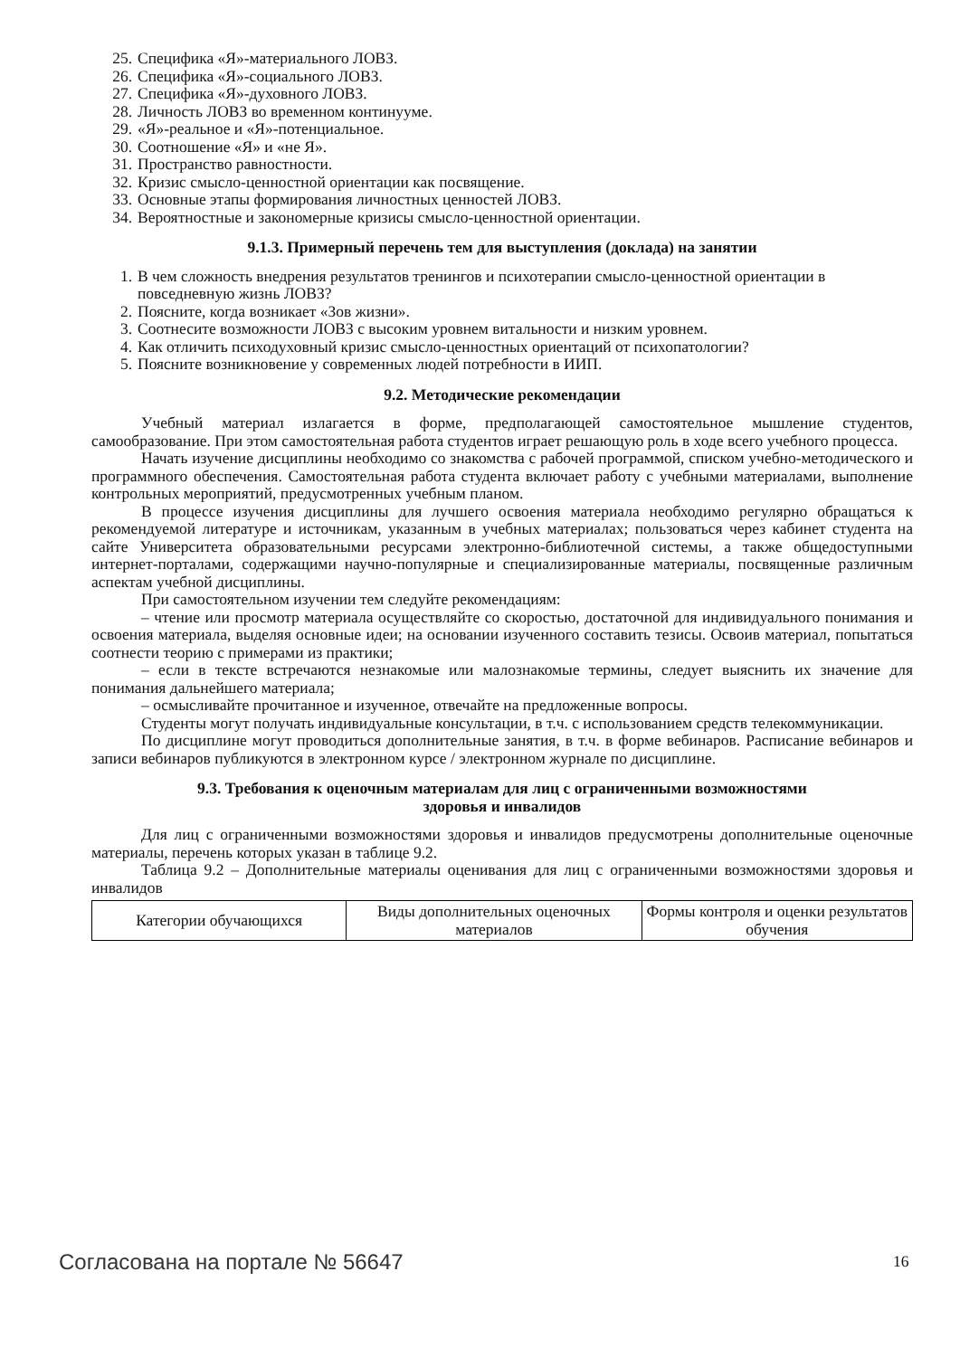25. Специфика «Я»-материального ЛОВЗ.
26. Специфика «Я»-социального ЛОВЗ.
27. Специфика «Я»-духовного ЛОВЗ.
28. Личность ЛОВЗ во временном континууме.
29. «Я»-реальное и «Я»-потенциальное.
30. Соотношение «Я» и «не Я».
31. Пространство равностности.
32. Кризис смысло-ценностной ориентации как посвящение.
33. Основные этапы формирования личностных ценностей ЛОВЗ.
34. Вероятностные и закономерные кризисы смысло-ценностной ориентации.
9.1.3. Примерный перечень тем для выступления (доклада) на занятии
1. В чем сложность внедрения результатов тренингов и психотерапии смысло-ценностной ориентации в повседневную жизнь ЛОВЗ?
2. Поясните, когда возникает «Зов жизни».
3. Соотнесите возможности ЛОВЗ с высоким уровнем витальности и низким уровнем.
4. Как отличить психодуховный кризис смысло-ценностных ориентаций от психопатологии?
5. Поясните возникновение у современных людей потребности в ИИП.
9.2. Методические рекомендации
Учебный материал излагается в форме, предполагающей самостоятельное мышление студентов, самообразование. При этом самостоятельная работа студентов играет решающую роль в ходе всего учебного процесса.
Начать изучение дисциплины необходимо со знакомства с рабочей программой, списком учебно-методического и программного обеспечения. Самостоятельная работа студента включает работу с учебными материалами, выполнение контрольных мероприятий, предусмотренных учебным планом.
В процессе изучения дисциплины для лучшего освоения материала необходимо регулярно обращаться к рекомендуемой литературе и источникам, указанным в учебных материалах; пользоваться через кабинет студента на сайте Университета образовательными ресурсами электронно-библиотечной системы, а также общедоступными интернет-порталами, содержащими научно-популярные и специализированные материалы, посвященные различным аспектам учебной дисциплины.
При самостоятельном изучении тем следуйте рекомендациям:
– чтение или просмотр материала осуществляйте со скоростью, достаточной для индивидуального понимания и освоения материала, выделяя основные идеи; на основании изученного составить тезисы. Освоив материал, попытаться соотнести теорию с примерами из практики;
– если в тексте встречаются незнакомые или малознакомые термины, следует выяснить их значение для понимания дальнейшего материала;
– осмысливайте прочитанное и изученное, отвечайте на предложенные вопросы.
Студенты могут получать индивидуальные консультации, в т.ч. с использованием средств телекоммуникации.
По дисциплине могут проводиться дополнительные занятия, в т.ч. в форме вебинаров. Расписание вебинаров и записи вебинаров публикуются в электронном курсе / электронном журнале по дисциплине.
9.3. Требования к оценочным материалам для лиц с ограниченными возможностями
здоровья и инвалидов
Для лиц с ограниченными возможностями здоровья и инвалидов предусмотрены дополнительные оценочные материалы, перечень которых указан в таблице 9.2.
Таблица 9.2 – Дополнительные материалы оценивания для лиц с ограниченными возможностями здоровья и инвалидов
| Категории обучающихся | Виды дополнительных оценочных материалов | Формы контроля и оценки результатов обучения |
Согласована на портале № 56647 16